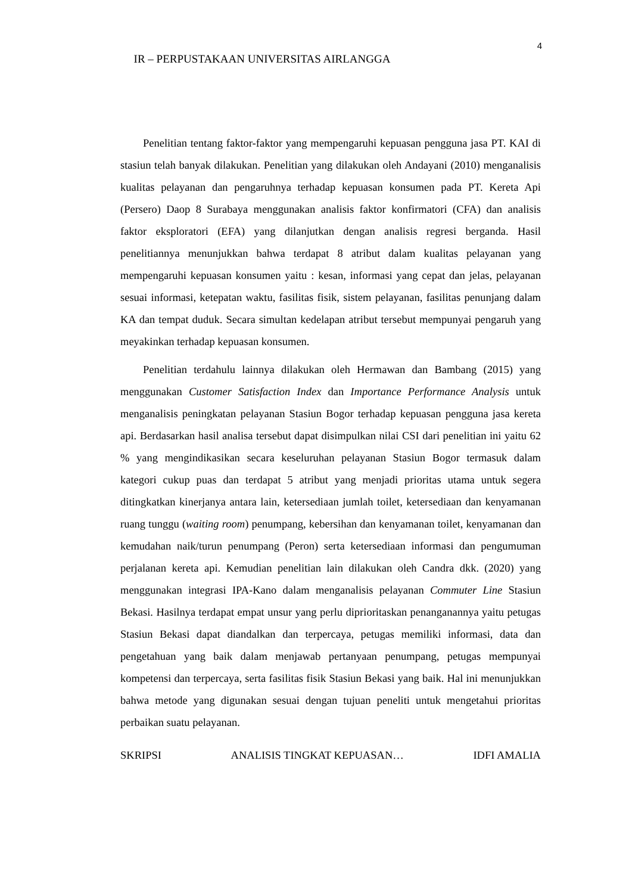4
IR – PERPUSTAKAAN UNIVERSITAS AIRLANGGA
Penelitian tentang faktor-faktor yang mempengaruhi kepuasan pengguna jasa PT. KAI di stasiun telah banyak dilakukan. Penelitian yang dilakukan oleh Andayani (2010) menganalisis kualitas pelayanan dan pengaruhnya terhadap kepuasan konsumen pada PT. Kereta Api (Persero) Daop 8 Surabaya menggunakan analisis faktor konfirmatori (CFA) dan analisis faktor eksploratori (EFA) yang dilanjutkan dengan analisis regresi berganda. Hasil penelitiannya menunjukkan bahwa terdapat 8 atribut dalam kualitas pelayanan yang mempengaruhi kepuasan konsumen yaitu : kesan, informasi yang cepat dan jelas, pelayanan sesuai informasi, ketepatan waktu, fasilitas fisik, sistem pelayanan, fasilitas penunjang dalam KA dan tempat duduk. Secara simultan kedelapan atribut tersebut mempunyai pengaruh yang meyakinkan terhadap kepuasan konsumen.
Penelitian terdahulu lainnya dilakukan oleh Hermawan dan Bambang (2015) yang menggunakan Customer Satisfaction Index dan Importance Performance Analysis untuk menganalisis peningkatan pelayanan Stasiun Bogor terhadap kepuasan pengguna jasa kereta api. Berdasarkan hasil analisa tersebut dapat disimpulkan nilai CSI dari penelitian ini yaitu 62 % yang mengindikasikan secara keseluruhan pelayanan Stasiun Bogor termasuk dalam kategori cukup puas dan terdapat 5 atribut yang menjadi prioritas utama untuk segera ditingkatkan kinerjanya antara lain, ketersediaan jumlah toilet, ketersediaan dan kenyamanan ruang tunggu (waiting room) penumpang, kebersihan dan kenyamanan toilet, kenyamanan dan kemudahan naik/turun penumpang (Peron) serta ketersediaan informasi dan pengumuman perjalanan kereta api. Kemudian penelitian lain dilakukan oleh Candra dkk. (2020) yang menggunakan integrasi IPA-Kano dalam menganalisis pelayanan Commuter Line Stasiun Bekasi. Hasilnya terdapat empat unsur yang perlu diprioritaskan penanganannya yaitu petugas Stasiun Bekasi dapat diandalkan dan terpercaya, petugas memiliki informasi, data dan pengetahuan yang baik dalam menjawab pertanyaan penumpang, petugas mempunyai kompetensi dan terpercaya, serta fasilitas fisik Stasiun Bekasi yang baik. Hal ini menunjukkan bahwa metode yang digunakan sesuai dengan tujuan peneliti untuk mengetahui prioritas perbaikan suatu pelayanan.
SKRIPSI ANALISIS TINGKAT KEPUASAN… IDFI AMALIA